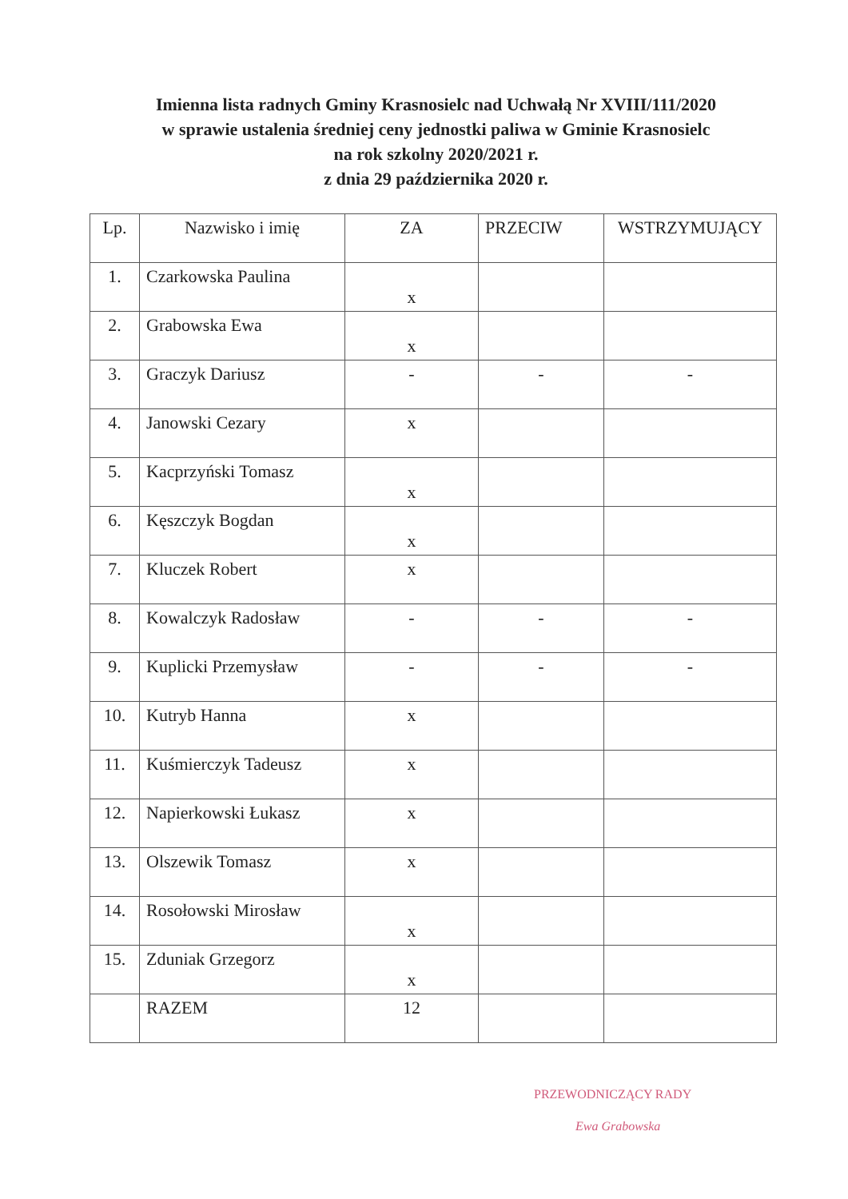Imienna lista radnych Gminy Krasnosielc nad Uchwałą Nr XVIII/111/2020
w sprawie ustalenia średniej ceny jednostki paliwa w Gminie Krasnosielc
na rok szkolny 2020/2021 r.
z dnia 29 października 2020 r.
| Lp. | Nazwisko i imię | ZA | PRZECIW | WSTRZYMUJĄCY |
| --- | --- | --- | --- | --- |
| 1. | Czarkowska Paulina | x | | |
| 2. | Grabowska Ewa | x | | |
| 3. | Graczyk Dariusz | - | - | - |
| 4. | Janowski Cezary | x | | |
| 5. | Kacprzyński Tomasz | x | | |
| 6. | Kęszczyk Bogdan | x | | |
| 7. | Kluczek Robert | x | | |
| 8. | Kowalczyk Radosław | - | - | - |
| 9. | Kuplicki Przemysław | - | - | - |
| 10. | Kutryb Hanna | x | | |
| 11. | Kuśmierczyk Tadeusz | x | | |
| 12. | Napierkowski Łukasz | x | | |
| 13. | Olszewik Tomasz | x | | |
| 14. | Rosołowski Mirosław | x | | |
| 15. | Zduniak Grzegorz | x | | |
| | RAZEM | 12 | | |
PRZEWODNICZĄCY RADY
Ewa Grabowska